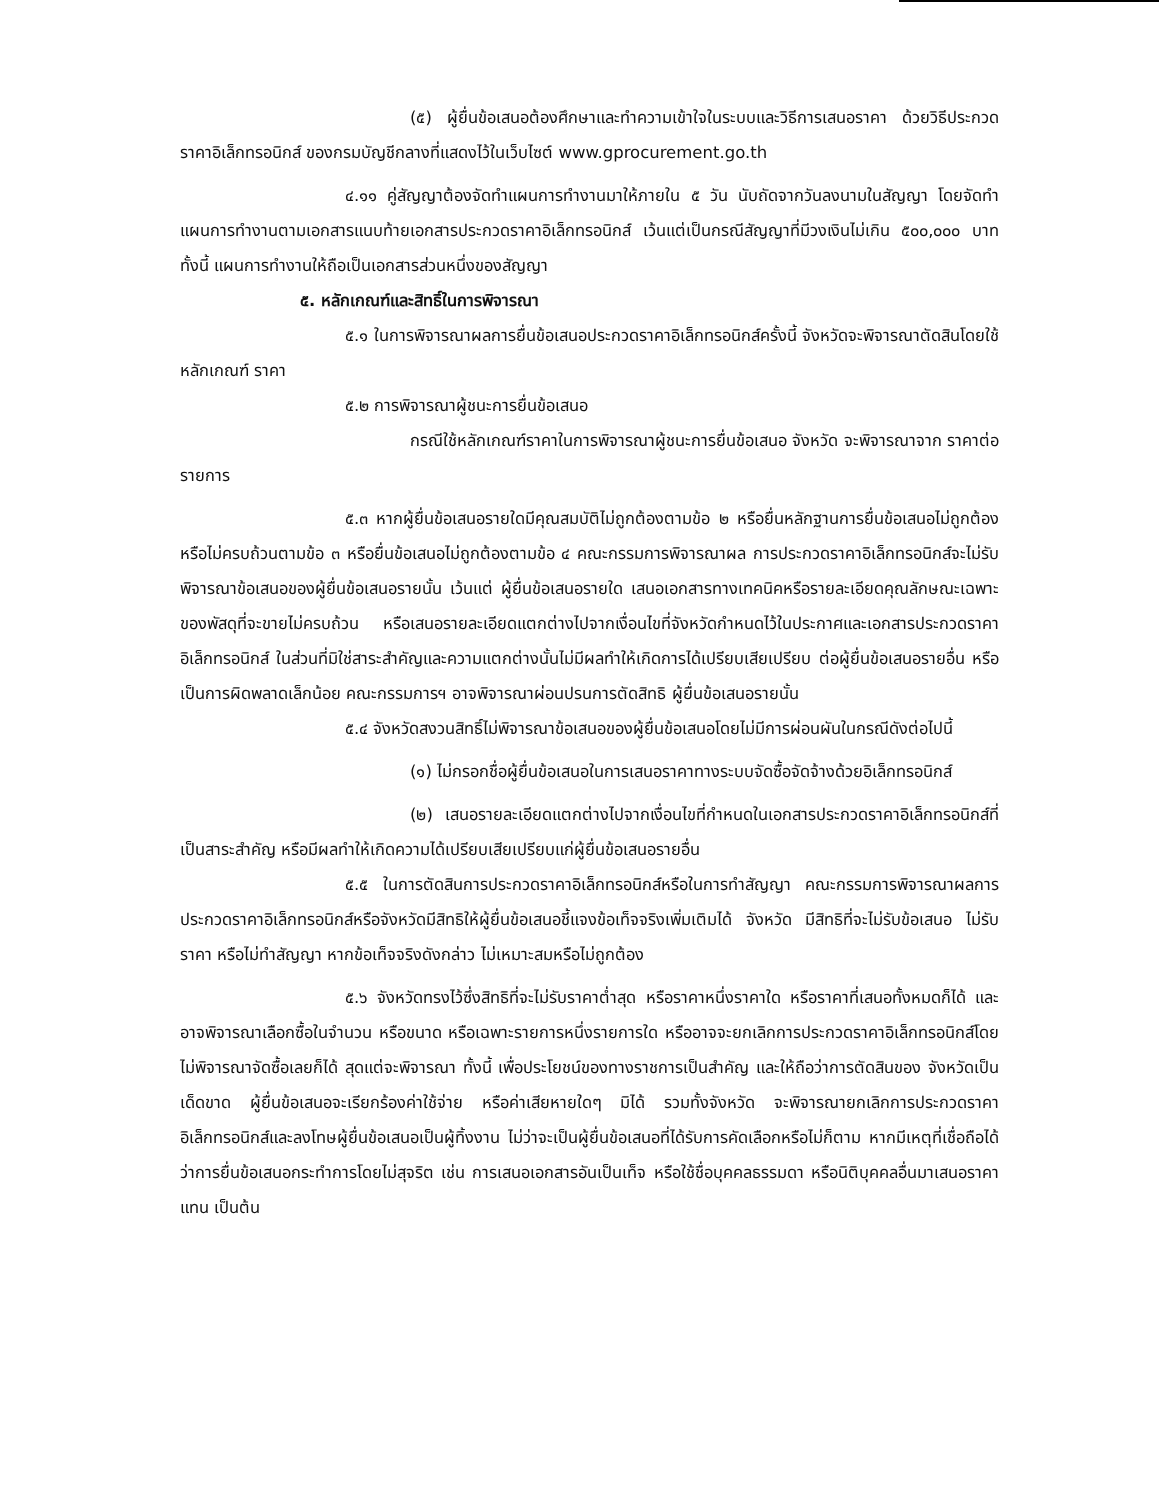(๕) ผู้ยื่นข้อเสนอต้องศึกษาและทำความเข้าใจในระบบและวิธีการเสนอราคา ด้วยวิธีประกวดราคาอิเล็กทรอนิกส์ ของกรมบัญชีกลางที่แสดงไว้ในเว็บไซต์ www.gprocurement.go.th
๔.๑๑ คู่สัญญาต้องจัดทำแผนการทำงานมาให้ภายใน ๕ วัน นับถัดจากวันลงนามในสัญญา โดยจัดทำแผนการทำงานตามเอกสารแนบท้ายเอกสารประกวดราคาอิเล็กทรอนิกส์ เว้นแต่เป็นกรณีสัญญาที่มีวงเงินไม่เกิน ๕๐๐,๐๐๐ บาททั้งนี้ แผนการทำงานให้ถือเป็นเอกสารส่วนหนึ่งของสัญญา
๕. หลักเกณฑ์และสิทธิ์ในการพิจารณา
๕.๑ ในการพิจารณาผลการยื่นข้อเสนอประกวดราคาอิเล็กทรอนิกส์ครั้งนี้ จังหวัดจะพิจารณาตัดสินโดยใช้หลักเกณฑ์ ราคา
๕.๒ การพิจารณาผู้ชนะการยื่นข้อเสนอ
กรณีใช้หลักเกณฑ์ราคาในการพิจารณาผู้ชนะการยื่นข้อเสนอ จังหวัด จะพิจารณาจาก ราคาต่อรายการ
๕.๓ หากผู้ยื่นข้อเสนอรายใดมีคุณสมบัติไม่ถูกต้องตามข้อ ๒ หรือยื่นหลักฐานการยื่นข้อเสนอไม่ถูกต้อง หรือไม่ครบถ้วนตามข้อ ๓ หรือยื่นข้อเสนอไม่ถูกต้องตามข้อ ๔ คณะกรรมการพิจารณาผล การประกวดราคาอิเล็กทรอนิกส์จะไม่รับพิจารณาข้อเสนอของผู้ยื่นข้อเสนอรายนั้น เว้นแต่ ผู้ยื่นข้อเสนอรายใด เสนอเอกสารทางเทคนิคหรือรายละเอียดคุณลักษณะเฉพาะของพัสดุที่จะขายไม่ครบถ้วน หรือเสนอรายละเอียดแตกต่างไปจากเงื่อนไขที่จังหวัดกำหนดไว้ในประกาศและเอกสารประกวดราคาอิเล็กทรอนิกส์ ในส่วนที่มิใช่สาระสำคัญและความแตกต่างนั้นไม่มีผลทำให้เกิดการได้เปรียบเสียเปรียบ ต่อผู้ยื่นข้อเสนอรายอื่น หรือเป็นการผิดพลาดเล็กน้อย คณะกรรมการฯ อาจพิจารณาผ่อนปรนการตัดสิทธิ ผู้ยื่นข้อเสนอรายนั้น
๕.๔ จังหวัดสงวนสิทธิ์ไม่พิจารณาข้อเสนอของผู้ยื่นข้อเสนอโดยไม่มีการผ่อนผันในกรณีดังต่อไปนี้
(๑) ไม่กรอกชื่อผู้ยื่นข้อเสนอในการเสนอราคาทางระบบจัดซื้อจัดจ้างด้วยอิเล็กทรอนิกส์
(๒) เสนอรายละเอียดแตกต่างไปจากเงื่อนไขที่กำหนดในเอกสารประกวดราคาอิเล็กทรอนิกส์ที่เป็นสาระสำคัญ หรือมีผลทำให้เกิดความได้เปรียบเสียเปรียบแก่ผู้ยื่นข้อเสนอรายอื่น
๕.๕ ในการตัดสินการประกวดราคาอิเล็กทรอนิกส์หรือในการทำสัญญา คณะกรรมการพิจารณาผลการประกวดราคาอิเล็กทรอนิกส์หรือจังหวัดมีสิทธิให้ผู้ยื่นข้อเสนอชี้แจงข้อเท็จจริงเพิ่มเติมได้ จังหวัด มีสิทธิที่จะไม่รับข้อเสนอ ไม่รับราคา หรือไม่ทำสัญญา หากข้อเท็จจริงดังกล่าว ไม่เหมาะสมหรือไม่ถูกต้อง
๕.๖ จังหวัดทรงไว้ซึ่งสิทธิที่จะไม่รับราคาต่ำสุด หรือราคาหนึ่งราคาใด หรือราคาที่เสนอทั้งหมดก็ได้ และอาจพิจารณาเลือกซื้อในจำนวน หรือขนาด หรือเฉพาะรายการหนึ่งรายการใด หรืออาจจะยกเลิกการประกวดราคาอิเล็กทรอนิกส์โดยไม่พิจารณาจัดซื้อเลยก็ได้ สุดแต่จะพิจารณา ทั้งนี้ เพื่อประโยชน์ของทางราชการเป็นสำคัญ และให้ถือว่าการตัดสินของ จังหวัดเป็นเด็ดขาด ผู้ยื่นข้อเสนอจะเรียกร้องค่าใช้จ่าย หรือค่าเสียหายใดๆ มิได้ รวมทั้งจังหวัด จะพิจารณายกเลิกการประกวดราคาอิเล็กทรอนิกส์และลงโทษผู้ยื่นข้อเสนอเป็นผู้ทิ้งงาน ไม่ว่าจะเป็นผู้ยื่นข้อเสนอที่ได้รับการคัดเลือกหรือไม่ก็ตาม หากมีเหตุที่เชื่อถือได้ว่าการยื่นข้อเสนอกระทำการโดยไม่สุจริต เช่น การเสนอเอกสารอันเป็นเท็จ หรือใช้ชื่อบุคคลธรรมดา หรือนิติบุคคลอื่นมาเสนอราคาแทน เป็นต้น